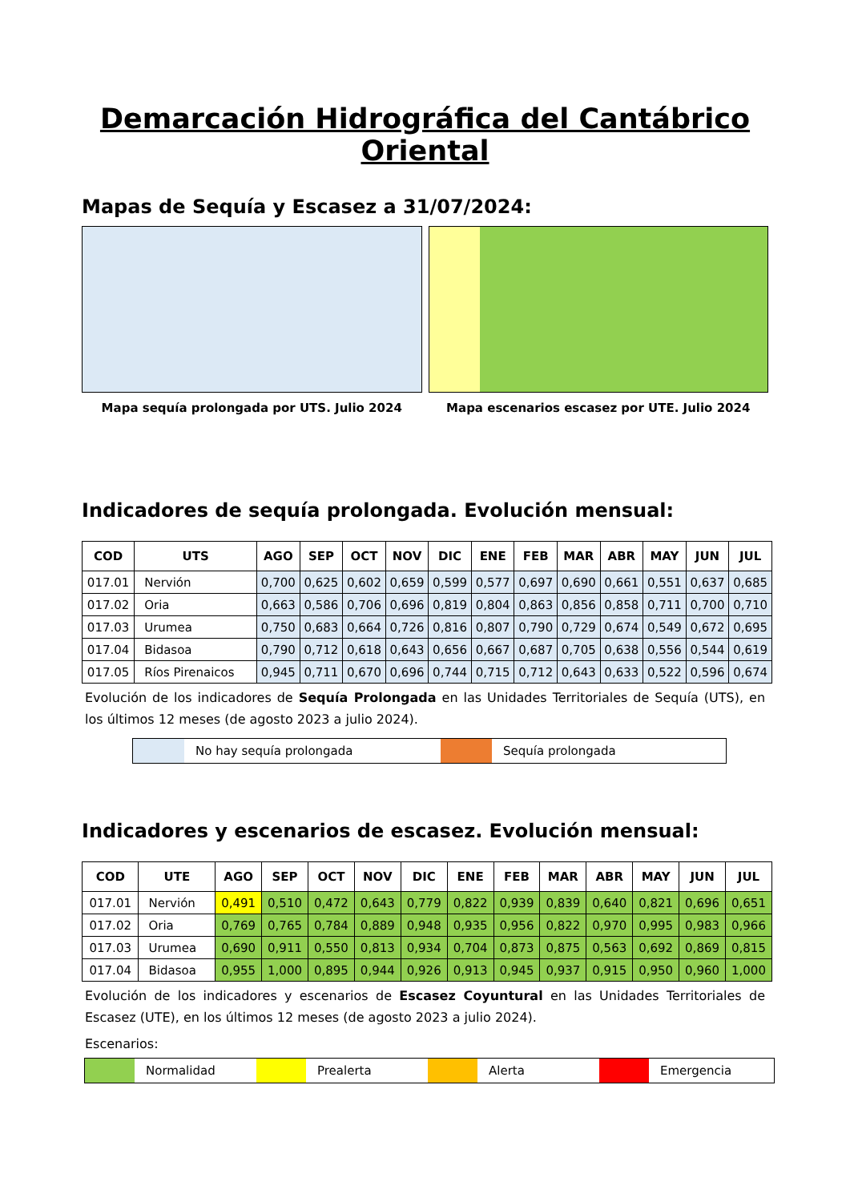Demarcación Hidrográfica del Cantábrico Oriental
Mapas de Sequía y Escasez a 31/07/2024:
Mapa sequía prolongada por UTS. Julio 2024
Mapa escenarios escasez por UTE. Julio 2024
Indicadores de sequía prolongada. Evolución mensual:
| COD | UTS | AGO | SEP | OCT | NOV | DIC | ENE | FEB | MAR | ABR | MAY | JUN | JUL |
| --- | --- | --- | --- | --- | --- | --- | --- | --- | --- | --- | --- | --- | --- |
| 017.01 | Nervión | 0,700 | 0,625 | 0,602 | 0,659 | 0,599 | 0,577 | 0,697 | 0,690 | 0,661 | 0,551 | 0,637 | 0,685 |
| 017.02 | Oria | 0,663 | 0,586 | 0,706 | 0,696 | 0,819 | 0,804 | 0,863 | 0,856 | 0,858 | 0,711 | 0,700 | 0,710 |
| 017.03 | Urumea | 0,750 | 0,683 | 0,664 | 0,726 | 0,816 | 0,807 | 0,790 | 0,729 | 0,674 | 0,549 | 0,672 | 0,695 |
| 017.04 | Bidasoa | 0,790 | 0,712 | 0,618 | 0,643 | 0,656 | 0,667 | 0,687 | 0,705 | 0,638 | 0,556 | 0,544 | 0,619 |
| 017.05 | Ríos Pirenaicos | 0,945 | 0,711 | 0,670 | 0,696 | 0,744 | 0,715 | 0,712 | 0,643 | 0,633 | 0,522 | 0,596 | 0,674 |
Evolución de los indicadores de Sequía Prolongada en las Unidades Territoriales de Sequía (UTS), en los últimos 12 meses (de agosto 2023 a julio 2024).
No hay sequía prolongada Sequía prolongada
Indicadores y escenarios de escasez. Evolución mensual:
| COD | UTE | AGO | SEP | OCT | NOV | DIC | ENE | FEB | MAR | ABR | MAY | JUN | JUL |
| --- | --- | --- | --- | --- | --- | --- | --- | --- | --- | --- | --- | --- | --- |
| 017.01 | Nervión | 0,491 | 0,510 | 0,472 | 0,643 | 0,779 | 0,822 | 0,939 | 0,839 | 0,640 | 0,821 | 0,696 | 0,651 |
| 017.02 | Oria | 0,769 | 0,765 | 0,784 | 0,889 | 0,948 | 0,935 | 0,956 | 0,822 | 0,970 | 0,995 | 0,983 | 0,966 |
| 017.03 | Urumea | 0,690 | 0,911 | 0,550 | 0,813 | 0,934 | 0,704 | 0,873 | 0,875 | 0,563 | 0,692 | 0,869 | 0,815 |
| 017.04 | Bidasoa | 0,955 | 1,000 | 0,895 | 0,944 | 0,926 | 0,913 | 0,945 | 0,937 | 0,915 | 0,950 | 0,960 | 1,000 |
Evolución de los indicadores y escenarios de Escasez Coyuntural en las Unidades Territoriales de Escasez (UTE), en los últimos 12 meses (de agosto 2023 a julio 2024).
Escenarios:
Normalidad Prealerta Alerta Emergencia